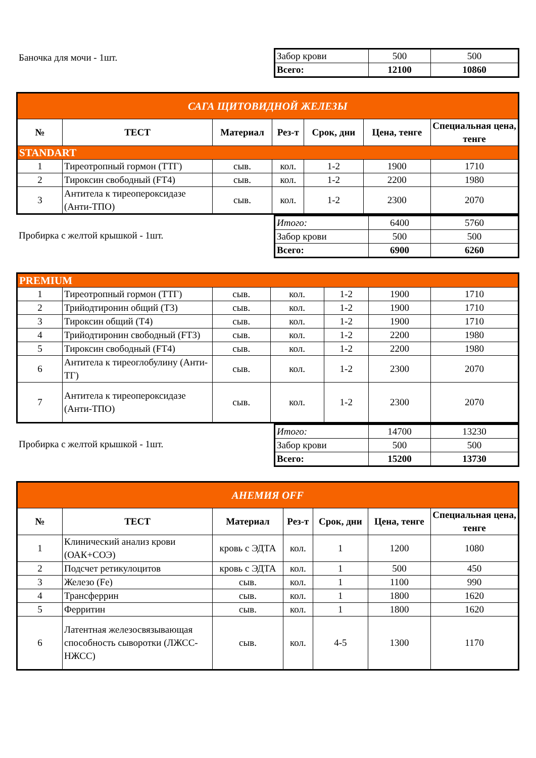Баночка для мочи - 1шт.
| Забор крови | 500 | 500 |
| Всего: | 12100 | 10860 |
| САГА ЩИТОВИДНОЙ ЖЕЛЕЗЫ | | | | | | |
| № | ТЕСТ | Материал | Рез-т | Срок, дни | Цена, тенге | Специальная цена, тенге |
| STANDART | | | | | | |
| 1 | Тиреотропный гормон (ТТГ) | сыв. | кол. | 1-2 | 1900 | 1710 |
| 2 | Тироксин свободный (FT4) | сыв. | кол. | 1-2 | 2200 | 1980 |
| 3 | Антитела к тиреопероксидазе (Анти-ТПО) | сыв. | кол. | 1-2 | 2300 | 2070 |
Пробирка с желтой крышкой - 1шт.
| Итого: | 6400 | 5760 |
| Забор крови | 500 | 500 |
| Всего: | 6900 | 6260 |
| PREMIUM | | | | | | |
| 1 | Тиреотропный гормон (ТТГ) | сыв. | кол. | 1-2 | 1900 | 1710 |
| 2 | Трийодтиронин общий (T3) | сыв. | кол. | 1-2 | 1900 | 1710 |
| 3 | Тироксин общий (T4) | сыв. | кол. | 1-2 | 1900 | 1710 |
| 4 | Трийодтиронин свободный (FT3) | сыв. | кол. | 1-2 | 2200 | 1980 |
| 5 | Тироксин свободный (FT4) | сыв. | кол. | 1-2 | 2200 | 1980 |
| 6 | Антитела к тиреоглобулину (Анти-ТГ) | сыв. | кол. | 1-2 | 2300 | 2070 |
| 7 | Антитела к тиреопероксидазе (Анти-ТПО) | сыв. | кол. | 1-2 | 2300 | 2070 |
Пробирка с желтой крышкой - 1шт.
| Итого: | 14700 | 13230 |
| Забор крови | 500 | 500 |
| Всего: | 15200 | 13730 |
| АНЕМИЯ OFF | | | | | | |
| № | ТЕСТ | Материал | Рез-т | Срок, дни | Цена, тенге | Специальная цена, тенге |
| 1 | Клинический анализ крови (ОАК+СОЭ) | кровь с ЭДТА | кол. | 1 | 1200 | 1080 |
| 2 | Подсчет ретикулоцитов | кровь с ЭДТА | кол. | 1 | 500 | 450 |
| 3 | Железо (Fe) | сыв. | кол. | 1 | 1100 | 990 |
| 4 | Трансферрин | сыв. | кол. | 1 | 1800 | 1620 |
| 5 | Ферритин | сыв. | кол. | 1 | 1800 | 1620 |
| 6 | Латентная железосвязывающая способность сыворотки (ЛЖСС-НЖСС) | сыв. | кол. | 4-5 | 1300 | 1170 |